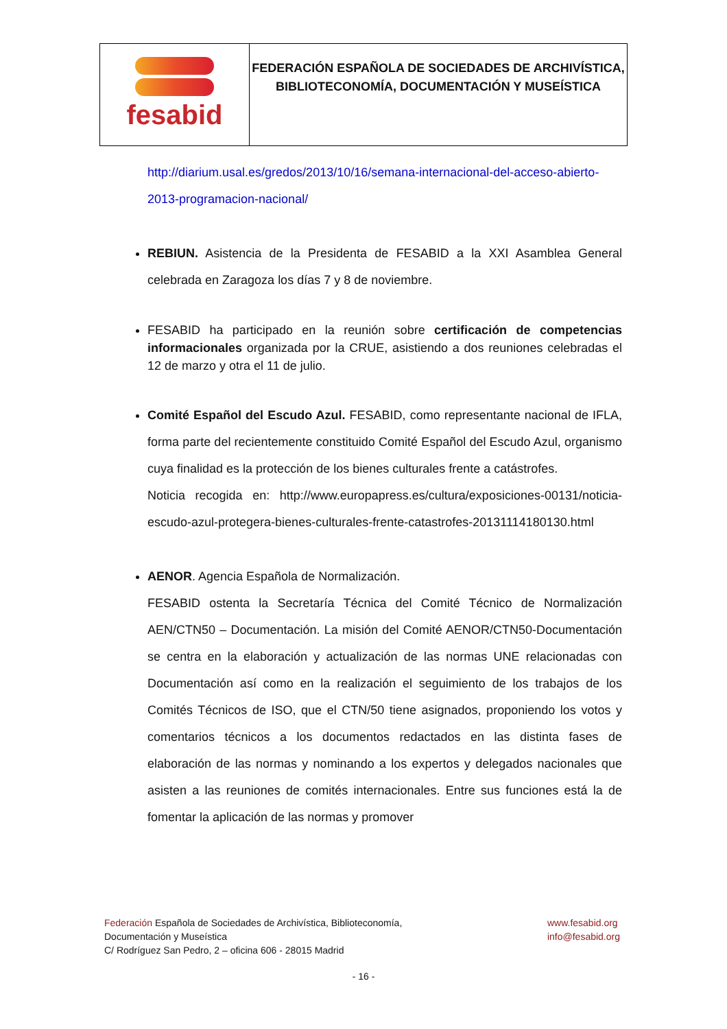| fesabid | FEDERACIÓN ESPAÑOLA DE SOCIEDADES DE ARCHIVÍSTICA, BIBLIOTECONOMÍA, DOCUMENTACIÓN Y MUSEÍSTICA |
http://diarium.usal.es/gredos/2013/10/16/semana-internacional-del-acceso-abierto-2013-programacion-nacional/
REBIUN. Asistencia de la Presidenta de FESABID a la XXI Asamblea General celebrada en Zaragoza los días 7 y 8 de noviembre.
FESABID ha participado en la reunión sobre certificación de competencias informacionales organizada por la CRUE, asistiendo a dos reuniones celebradas el 12 de marzo y otra el 11 de julio.
Comité Español del Escudo Azul. FESABID, como representante nacional de IFLA, forma parte del recientemente constituido Comité Español del Escudo Azul, organismo cuya finalidad es la protección de los bienes culturales frente a catástrofes.
Noticia recogida en: http://www.europapress.es/cultura/exposiciones-00131/noticia-escudo-azul-protegera-bienes-culturales-frente-catastrofes-20131114180130.html
AENOR. Agencia Española de Normalización.
FESABID ostenta la Secretaría Técnica del Comité Técnico de Normalización AEN/CTN50 – Documentación. La misión del Comité AENOR/CTN50-Documentación se centra en la elaboración y actualización de las normas UNE relacionadas con Documentación así como en la realización el seguimiento de los trabajos de los Comités Técnicos de ISO, que el CTN/50 tiene asignados, proponiendo los votos y comentarios técnicos a los documentos redactados en las distinta fases de elaboración de las normas y nominando a los expertos y delegados nacionales que asisten a las reuniones de comités internacionales. Entre sus funciones está la de fomentar la aplicación de las normas y promover
Federación Española de Sociedades de Archivística, Biblioteconomía,
Documentación y Museística
C/ Rodríguez San Pedro, 2 – oficina 606 - 28015 Madrid
www.fesabid.org
info@fesabid.org
- 16 -